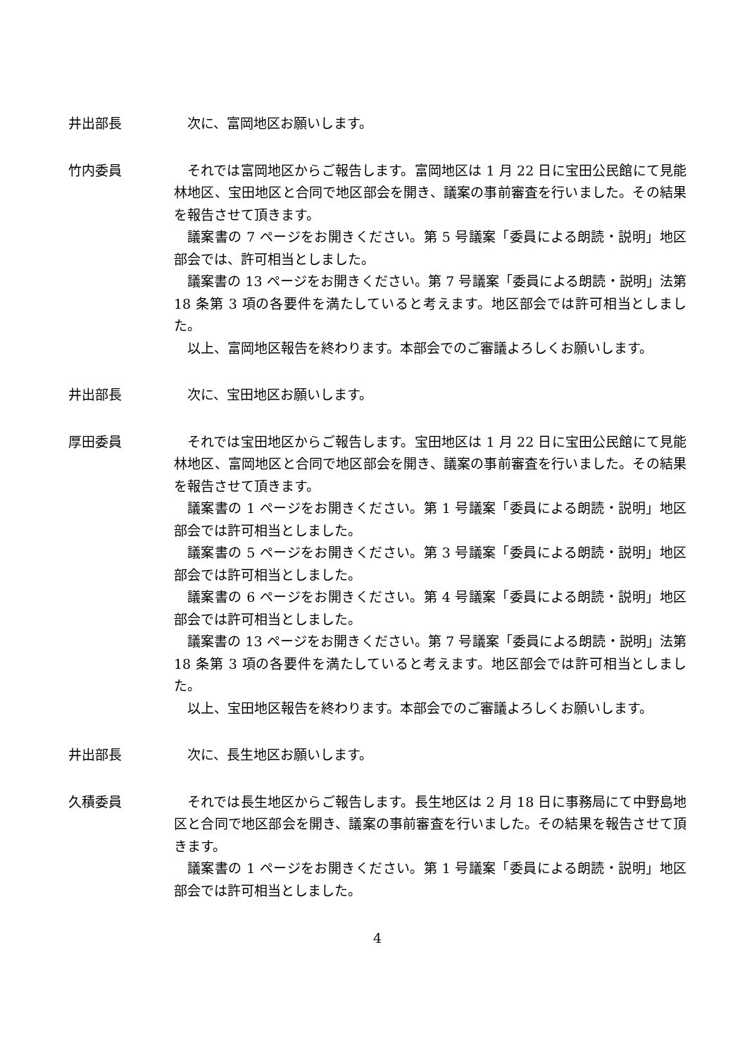井出部長 次に、富岡地区お願いします。
竹内委員 それでは富岡地区からご報告します。富岡地区は 1 月 22 日に宝田公民館にて見能林地区、宝田地区と合同で地区部会を開き、議案の事前審査を行いました。その結果を報告させて頂きます。
議案書の 7 ページをお開きください。第 5 号議案「委員による朗読・説明」地区部会では、許可相当としました。
議案書の 13 ページをお開きください。第 7 号議案「委員による朗読・説明」法第 18 条第 3 項の各要件を満たしていると考えます。地区部会では許可相当としました。
以上、富岡地区報告を終わります。本部会でのご審議よろしくお願いします。
井出部長 次に、宝田地区お願いします。
厚田委員 それでは宝田地区からご報告します。宝田地区は 1 月 22 日に宝田公民館にて見能林地区、富岡地区と合同で地区部会を開き、議案の事前審査を行いました。その結果を報告させて頂きます。
議案書の 1 ページをお開きください。第 1 号議案「委員による朗読・説明」地区部会では許可相当としました。
議案書の 5 ページをお開きください。第 3 号議案「委員による朗読・説明」地区部会では許可相当としました。
議案書の 6 ページをお開きください。第 4 号議案「委員による朗読・説明」地区部会では許可相当としました。
議案書の 13 ページをお開きください。第 7 号議案「委員による朗読・説明」法第 18 条第 3 項の各要件を満たしていると考えます。地区部会では許可相当としました。
以上、宝田地区報告を終わります。本部会でのご審議よろしくお願いします。
井出部長 次に、長生地区お願いします。
久積委員 それでは長生地区からご報告します。長生地区は 2 月 18 日に事務局にて中野島地区と合同で地区部会を開き、議案の事前審査を行いました。その結果を報告させて頂きます。
議案書の 1 ページをお開きください。第 1 号議案「委員による朗読・説明」地区部会では許可相当としました。
4